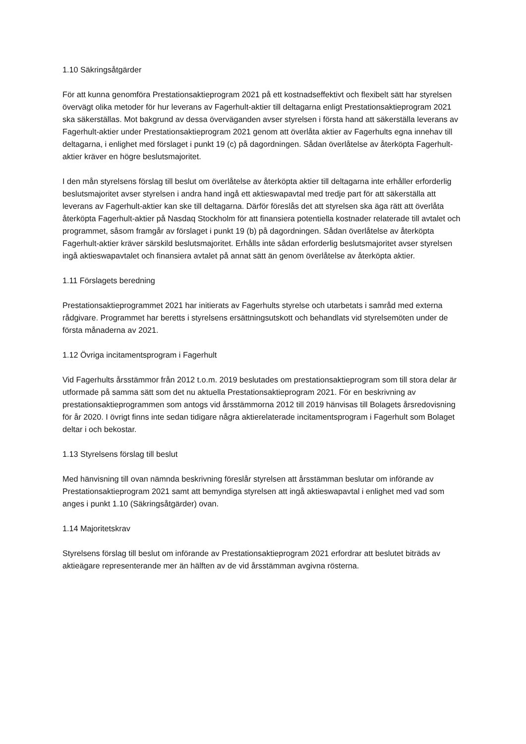1.10 Säkringsåtgärder
För att kunna genomföra Prestationsaktieprogram 2021 på ett kostnadseffektivt och flexibelt sätt har styrelsen övervägt olika metoder för hur leverans av Fagerhult-aktier till deltagarna enligt Prestationsaktieprogram 2021 ska säkerställas. Mot bakgrund av dessa överväganden avser styrelsen i första hand att säkerställa leverans av Fagerhult-aktier under Prestationsaktieprogram 2021 genom att överlåta aktier av Fagerhults egna innehav till deltagarna, i enlighet med förslaget i punkt 19 (c) på dagordningen. Sådan överlåtelse av återköpta Fagerhult-aktier kräver en högre beslutsmajoritet.
I den mån styrelsens förslag till beslut om överlåtelse av återköpta aktier till deltagarna inte erhåller erforderlig beslutsmajoritet avser styrelsen i andra hand ingå ett aktieswapavtal med tredje part för att säkerställa att leverans av Fagerhult-aktier kan ske till deltagarna. Därför föreslås det att styrelsen ska äga rätt att överlåta återköpta Fagerhult-aktier på Nasdaq Stockholm för att finansiera potentiella kostnader relaterade till avtalet och programmet, såsom framgår av förslaget i punkt 19 (b) på dagordningen. Sådan överlåtelse av återköpta Fagerhult-aktier kräver särskild beslutsmajoritet. Erhålls inte sådan erforderlig beslutsmajoritet avser styrelsen ingå aktieswapavtalet och finansiera avtalet på annat sätt än genom överlåtelse av återköpta aktier.
1.11 Förslagets beredning
Prestationsaktieprogrammet 2021 har initierats av Fagerhults styrelse och utarbetats i samråd med externa rådgivare. Programmet har beretts i styrelsens ersättningsutskott och behandlats vid styrelsemöten under de första månaderna av 2021.
1.12 Övriga incitamentsprogram i Fagerhult
Vid Fagerhults årsstämmor från 2012 t.o.m. 2019 beslutades om prestationsaktieprogram som till stora delar är utformade på samma sätt som det nu aktuella Prestationsaktieprogram 2021. För en beskrivning av prestationsaktieprogrammen som antogs vid årsstämmorna 2012 till 2019 hänvisas till Bolagets årsredovisning för år 2020. I övrigt finns inte sedan tidigare några aktierelaterade incitamentsprogram i Fagerhult som Bolaget deltar i och bekostar.
1.13 Styrelsens förslag till beslut
Med hänvisning till ovan nämnda beskrivning föreslår styrelsen att årsstämman beslutar om införande av Prestationsaktieprogram 2021 samt att bemyndiga styrelsen att ingå aktieswapavtal i enlighet med vad som anges i punkt 1.10 (Säkringsåtgärder) ovan.
1.14 Majoritetskrav
Styrelsens förslag till beslut om införande av Prestationsaktieprogram 2021 erfordrar att beslutet biträds av aktieägare representerande mer än hälften av de vid årsstämman avgivna rösterna.